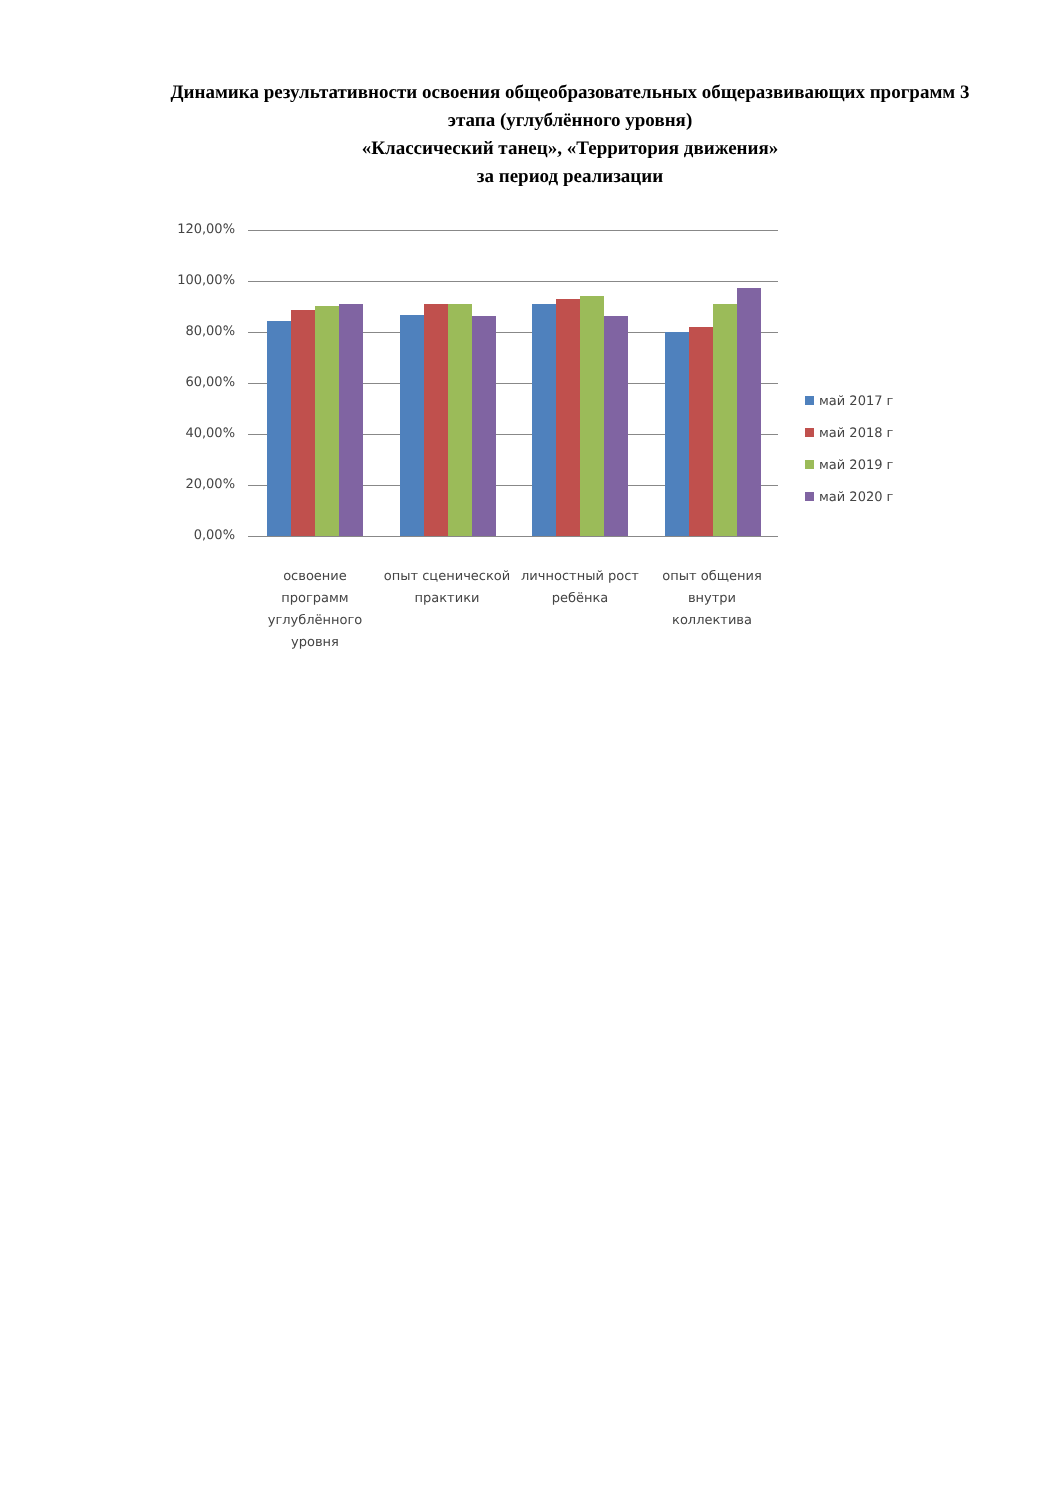Динамика результативности освоения общеобразовательных общеразвивающих программ 3 этапа (углублённого уровня)
«Классический танец», «Территория движения»
за период реализации
120,00%
100,00%
80,00%
60,00%
40,00%
20,00%
0,00%
освоение программ углублённого уровня
опыт сценической практики
личностный рост ребёнка
опыт общения внутри коллектива
май 2017 г
май 2018 г
май 2019 г
май 2020 г